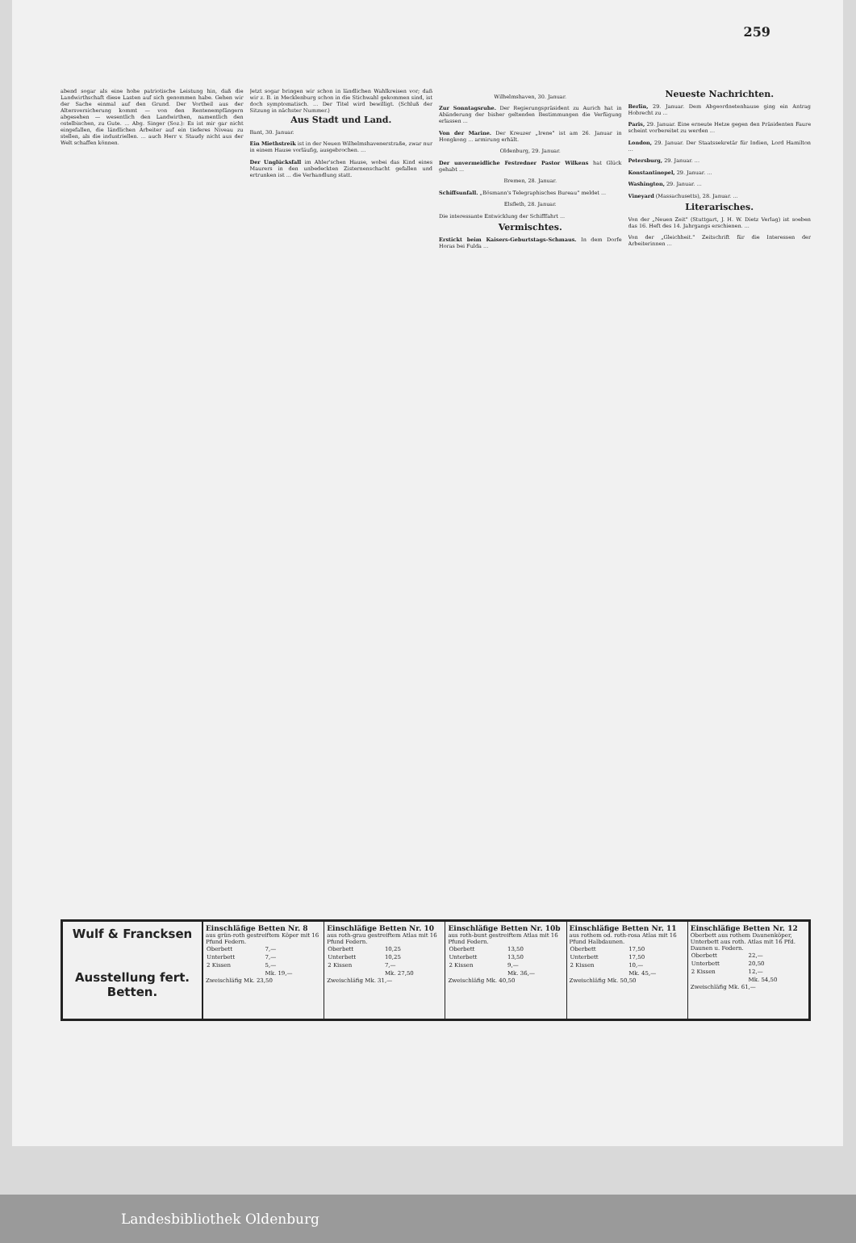259
abend sogar als eine hohe patriotische Leistung hin, daß die Landwirthschaft diese Lasten auf sich genommen habe. Gehen wir der Sache einmal auf den Grund. Der Vortheil aus der Altersversicherung kommt — von den Rentenempfängern abgesehen — wesentlich den Landwirthen, namentlich den ostelbischen, zu Gute. ... Abg. Singer (Soz.): Es ist mir gar nicht eingefallen, die ländlichen Arbeiter auf ein tieferes Niveau zu stellen, als die industriellen. ... auch Herr v. Staudy nicht aus der Welt schaffen können.
Jetzt sogar bringen wir schon in ländlichen Wahlkreisen vor; daß wir z. B. in Mecklenburg schon in die Stichwahl gekommen sind, ist doch symptomatisch. ... Der Titel wird bewilligt. (Schluß der Sitzung in nächster Nummer.)
Aus Stadt und Land.
Bant, 30. Januar.
Ein Miethstreik ist in der Neuen Wilhelmshavenerstraße, zwar nur in einem Hause vorläufig, ausgebrochen. ...
Der Unglücksfall im Ahler'schen Hause, wobei das Kind eines Maurers in den unbedeckten Zisternenschacht gefallen und ertrunken ist ... die Verhandlung statt.
Wilhelmshaven, 30. Januar.
Zur Sonntagsruhe. Der Regierungspräsident zu Aurich hat in Abänderung der bisher geltenden Bestimmungen die Verfügung erlassen ...
Von der Marine. Der Kreuzer „Irene" ist am 26. Januar in Hongkong ... armirung erhält.
Oldenburg, 29. Januar.
Der unvermeidliche Festredner Pastor Wilkens hat Glück gehabt ...
Bremen, 28. Januar.
Schiffsunfall. „Bösmann's Telegraphisches Bureau" meldet ...
Elsfleth, 28. Januar.
Die interessante Entwicklung der Schifffahrt ...
Vermischtes.
Erstickt beim Kaisers-Geburtstags-Schmaus. In dem Dorfe Horas bei Fulda ...
Neueste Nachrichten.
Berlin, 29. Januar. Dem Abgeordnetenhause ging ein Antrag Hobrecht zu ...
Paris, 29. Januar. Eine erneute Hetze gegen den Präsidenten Faure scheint vorbereitet zu werden ...
London, 29. Januar. Der Staatssekretär für Indien, Lord Hamilton ...
Petersburg, 29. Januar. ...
Konstantinopel, 29. Januar. ...
Washington, 29. Januar. ...
Vineyard (Massachusetts), 28. Januar. ...
Literarisches.
Von der „Neuen Zeit" (Stuttgart, J. H. W. Dietz Verlag) ist soeben das 16. Heft des 14. Jahrgangs erschienen. ...
Von der „Gleichheit." Zeitschrift für die Interessen der Arbeiterinnen ...
Wulf & Francksen
Ausstellung fert. Betten.
Einschläfige Betten Nr. 8
aus grün-roth gestreiftem Köper mit 16 Pfund Federn.
| Oberbett | 7,— |
| Unterbett | 7,— |
| 2 Kissen | 5,— |
| | Mk. 19,— |
Zweischläfig Mk. 23,50
Einschläfige Betten Nr. 10
aus roth-grau gestreiftem Atlas mit 16 Pfund Federn.
| Oberbett | 10,25 |
| Unterbett | 10,25 |
| 2 Kissen | 7,— |
| | Mk. 27,50 |
Zweischläfig Mk. 31,—
Einschläfige Betten Nr. 10b
aus roth-bunt gestreiftem Atlas mit 16 Pfund Federn.
| Oberbett | 13,50 |
| Unterbett | 13,50 |
| 2 Kissen | 9,— |
| | Mk. 36,— |
Zweischläfig Mk. 40,50
Einschläfige Betten Nr. 11
aus rothem od. roth-rosa Atlas mit 16 Pfund Halbdaunen.
| Oberbett | 17,50 |
| Unterbett | 17,50 |
| 2 Kissen | 10,— |
| | Mk. 45,— |
Zweischläfig Mk. 50,50
Einschläfige Betten Nr. 12
Oberbett aus rothem Daunenköper, Unterbett aus roth. Atlas mit 16 Pfd. Daunen u. Federn.
| Oberbett | 22,— |
| Unterbett | 20,50 |
| 2 Kissen | 12,— |
| | Mk. 54,50 |
Zweischläfig Mk. 61,—
Landesbibliothek Oldenburg